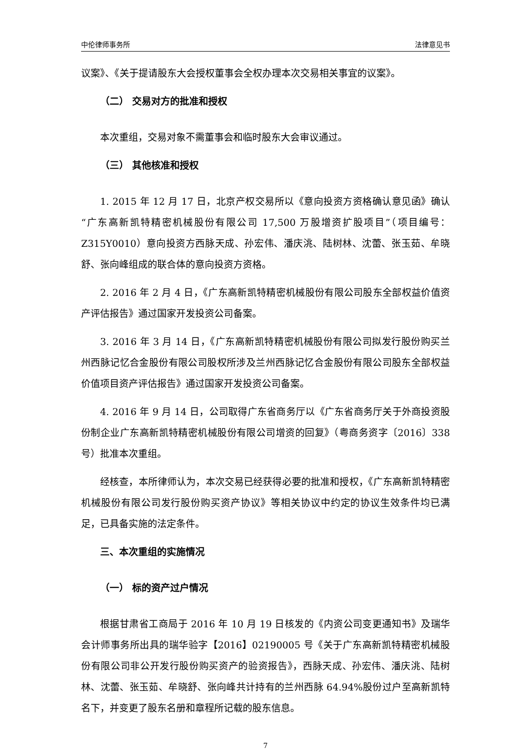中伦律师事务所 法律意见书
议案》、《关于提请股东大会授权董事会全权办理本次交易相关事宜的议案》。
（二） 交易对方的批准和授权
本次重组，交易对象不需董事会和临时股东大会审议通过。
（三） 其他核准和授权
1. 2015 年 12 月 17 日，北京产权交易所以《意向投资方资格确认意见函》确认“广东高新凯特精密机械股份有限公司 17,500 万股增资扩股项目”（项目编号：Z315Y0010）意向投资方西脉天成、孙宏伟、潘庆洮、陆树林、沈蕾、张玉茹、牟晓舒、张向峰组成的联合体的意向投资方资格。
2. 2016 年 2 月 4 日，《广东高新凯特精密机械股份有限公司股东全部权益价值资产评估报告》通过国家开发投资公司备案。
3. 2016 年 3 月 14 日，《广东高新凯特精密机械股份有限公司拟发行股份购买兰州西脉记忆合金股份有限公司股权所涉及兰州西脉记忆合金股份有限公司股东全部权益价值项目资产评估报告》通过国家开发投资公司备案。
4. 2016 年 9 月 14 日，公司取得广东省商务厅以《广东省商务厅关于外商投资股份制企业广东高新凯特精密机械股份有限公司增资的回复》（粤商务资字〔2016〕338 号）批准本次重组。
经核查，本所律师认为，本次交易已经获得必要的批准和授权，《广东高新凯特精密机械股份有限公司发行股份购买资产协议》等相关协议中约定的协议生效条件均已满足，已具备实施的法定条件。
三、本次重组的实施情况
（一） 标的资产过户情况
根据甘肃省工商局于 2016 年 10 月 19 日核发的《内资公司变更通知书》及瑞华会计师事务所出具的瑞华验字【2016】02190005 号《关于广东高新凯特精密机械股份有限公司非公开发行股份购买资产的验资报告》，西脉天成、孙宏伟、潘庆洮、陆树林、沈蕾、张玉茹、牟晓舒、张向峰共计持有的兰州西脉 64.94%股份过户至高新凯特名下，并变更了股东名册和章程所记载的股东信息。
7